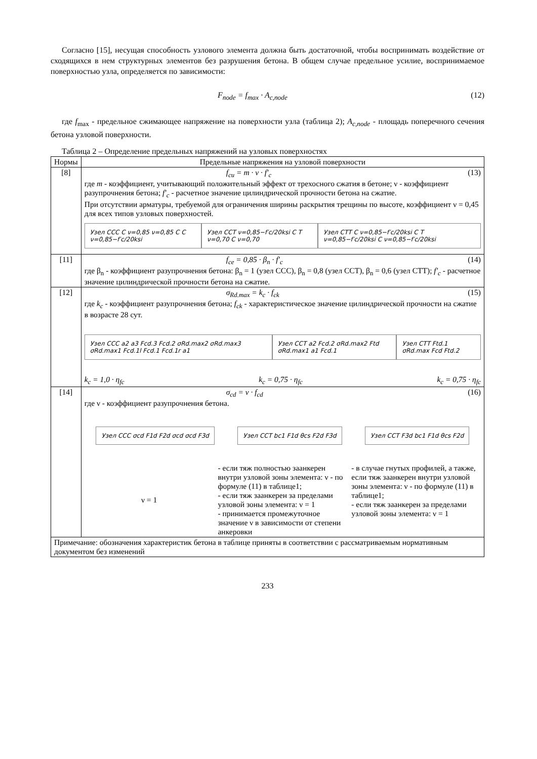Согласно [15], несущая способность узлового элемента должна быть достаточной, чтобы воспринимать воздействие от сходящихся в нем структурных элементов без разрушения бетона. В общем случае предельное усилие, воспринимаемое поверхностью узла, определяется по зависимости:
F<sub>node</sub> = f<sub>max</sub> · A<sub>c,node</sub> (12)
где f<sub>max</sub> - предельное сжимающее напряжение на поверхности узла (таблица 2); A<sub>c,node</sub> - площадь поперечного сечения бетона узловой поверхности.
Таблица 2 – Определение предельных напряжений на узловых поверхностях
| Нормы | Предельные напряжения на узловой поверхности |
| --- | --- |
| [8] | f<sub>cu</sub> = m · ν · f′<sub>c</sub> (13) где m - коэффициент, учитывающий положительный эффект от трехосного сжатия в бетоне; ν - коэффициент разупрочнения бетона; f′<sub>c</sub> - расчетное значение цилиндрической прочности бетона на сжатие. При отсутствии арматуры, требуемой для ограничения ширины раскрытия трещины по высоте, коэффициент ν = 0,45 для всех типов узловых поверхностей. Узел ССС C ν=0,85 ν=0,85 C C ν=0,85−f′c/20ksi Узел ССТ ν=0,85−f′c/20ksi C T ν=0,70 C ν=0,70 Узел СТТ C ν=0,85−f′c/20ksi C T ν=0,85−f′c/20ksi C ν=0,85−f′c/20ksi |
| [11] | f<sub>ce</sub> = 0,85 · β<sub>n</sub> · f′<sub>c</sub> (14) где β<sub>n</sub> - коэффициент разупрочнения бетона: β<sub>n</sub> = 1 (узел ССС), β<sub>n</sub> = 0,8 (узел ССТ), β<sub>n</sub> = 0,6 (узел СТТ); f′<sub>c</sub> - расчетное значение цилиндрической прочности бетона на сжатие. |
| [12] | σ<sub>Rd.max</sub> = k<sub>c</sub> · f<sub>ck</sub> (15) где k<sub>c</sub> - коэффициент разупрочнения бетона; f<sub>ck</sub> - характеристическое значение цилиндрической прочности на сжатие в возрасте 28 сут. Узел ССС a2 a3 Fcd.3 Fcd.2 σRd.max2 σRd.max3 σRd.max1 Fcd.1l Fcd.1 Fcd.1r a1 Узел ССТ a2 Fcd.2 σRd.max2 Ftd σRd.max1 a1 Fcd.1 Узел СТТ Ftd.1 σRd.max Fcd Ftd.2 k<sub>c</sub> = 1,0 · η<sub>fc</sub> k<sub>c</sub> = 0,75 · η<sub>fc</sub> k<sub>c</sub> = 0,75 · η<sub>fc</sub> |
| [14] | σ<sub>cd</sub> = ν · f<sub>cd</sub> (16) где ν - коэффициент разупрочнения бетона. Узел ССС σcd F1d F2d σcd σcd F3d Узел ССТ bc1 F1d θcs F2d F3d Узел ССТ F3d bc1 F1d θcs F2d ν = 1 - если тяж полностью заанкерен внутри узловой зоны элемента: ν - по формуле (11) в таблице1; - если тяж заанкерен за пределами узловой зоны элемента: ν = 1 - принимается промежуточное значение ν в зависимости от степени анкеровки - в случае гнутых профилей, а также, если тяж заанкерен внутри узловой зоны элемента: ν - по формуле (11) в таблице1; - если тяж заанкерен за пределами узловой зоны элемента: ν = 1 |
| Примечание: обозначения характеристик бетона в таблице приняты в соответствии с рассматриваемым нормативным документом без изменений | |
233